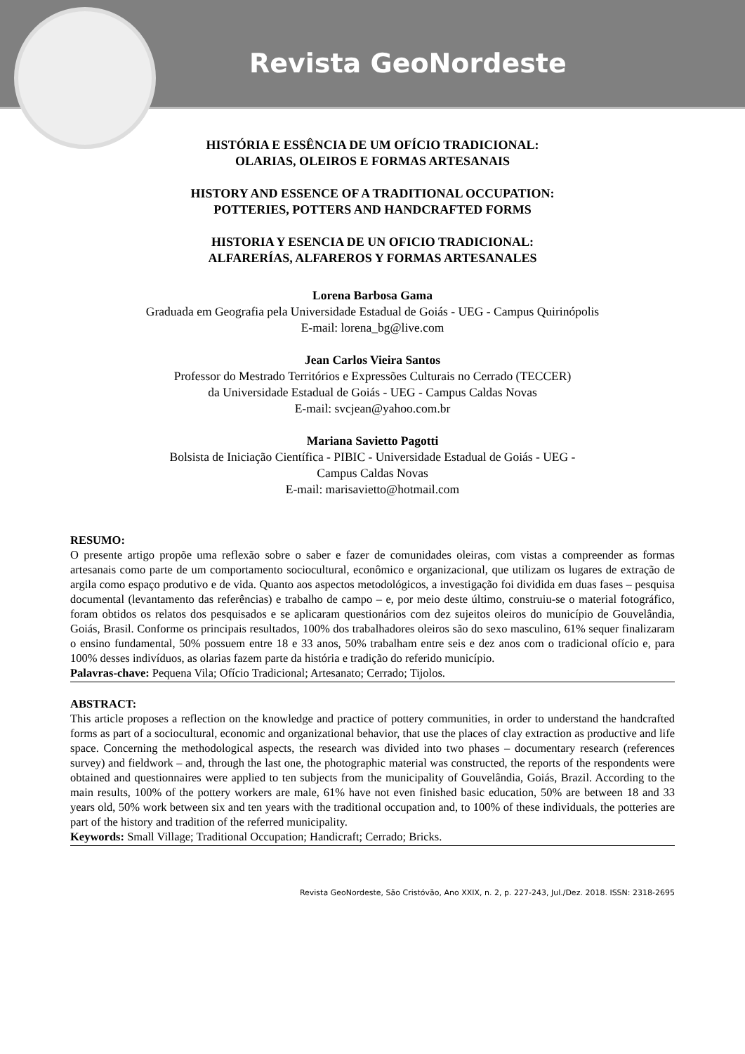Revista GeoNordeste
HISTÓRIA E ESSÊNCIA DE UM OFÍCIO TRADICIONAL:
OLARIAS, OLEIROS E FORMAS ARTESANAIS
HISTORY AND ESSENCE OF A TRADITIONAL OCCUPATION:
POTTERIES, POTTERS AND HANDCRAFTED FORMS
HISTORIA Y ESENCIA DE UN OFICIO TRADICIONAL:
ALFARERÍAS, ALFAREROS Y FORMAS ARTESANALES
Lorena Barbosa Gama
Graduada em Geografia pela Universidade Estadual de Goiás - UEG - Campus Quirinópolis
E-mail: lorena_bg@live.com
Jean Carlos Vieira Santos
Professor do Mestrado Territórios e Expressões Culturais no Cerrado (TECCER)
da Universidade Estadual de Goiás - UEG - Campus Caldas Novas
E-mail: svcjean@yahoo.com.br
Mariana Savietto Pagotti
Bolsista de Iniciação Científica - PIBIC - Universidade Estadual de Goiás - UEG -
Campus Caldas Novas
E-mail: marisavietto@hotmail.com
RESUMO:
O presente artigo propõe uma reflexão sobre o saber e fazer de comunidades oleiras, com vistas a compreender as formas artesanais como parte de um comportamento sociocultural, econômico e organizacional, que utilizam os lugares de extração de argila como espaço produtivo e de vida. Quanto aos aspectos metodológicos, a investigação foi dividida em duas fases – pesquisa documental (levantamento das referências) e trabalho de campo – e, por meio deste último, construiu-se o material fotográfico, foram obtidos os relatos dos pesquisados e se aplicaram questionários com dez sujeitos oleiros do município de Gouvelândia, Goiás, Brasil. Conforme os principais resultados, 100% dos trabalhadores oleiros são do sexo masculino, 61% sequer finalizaram o ensino fundamental, 50% possuem entre 18 e 33 anos, 50% trabalham entre seis e dez anos com o tradicional ofício e, para 100% desses indivíduos, as olarias fazem parte da história e tradição do referido município.
Palavras-chave: Pequena Vila; Ofício Tradicional; Artesanato; Cerrado; Tijolos.
ABSTRACT:
This article proposes a reflection on the knowledge and practice of pottery communities, in order to understand the handcrafted forms as part of a sociocultural, economic and organizational behavior, that use the places of clay extraction as productive and life space. Concerning the methodological aspects, the research was divided into two phases – documentary research (references survey) and fieldwork – and, through the last one, the photographic material was constructed, the reports of the respondents were obtained and questionnaires were applied to ten subjects from the municipality of Gouvelândia, Goiás, Brazil. According to the main results, 100% of the pottery workers are male, 61% have not even finished basic education, 50% are between 18 and 33 years old, 50% work between six and ten years with the traditional occupation and, to 100% of these individuals, the potteries are part of the history and tradition of the referred municipality.
Keywords: Small Village; Traditional Occupation; Handicraft; Cerrado; Bricks.
Revista GeoNordeste, São Cristóvão, Ano XXIX, n. 2, p. 227-243, Jul./Dez. 2018. ISSN: 2318-2695